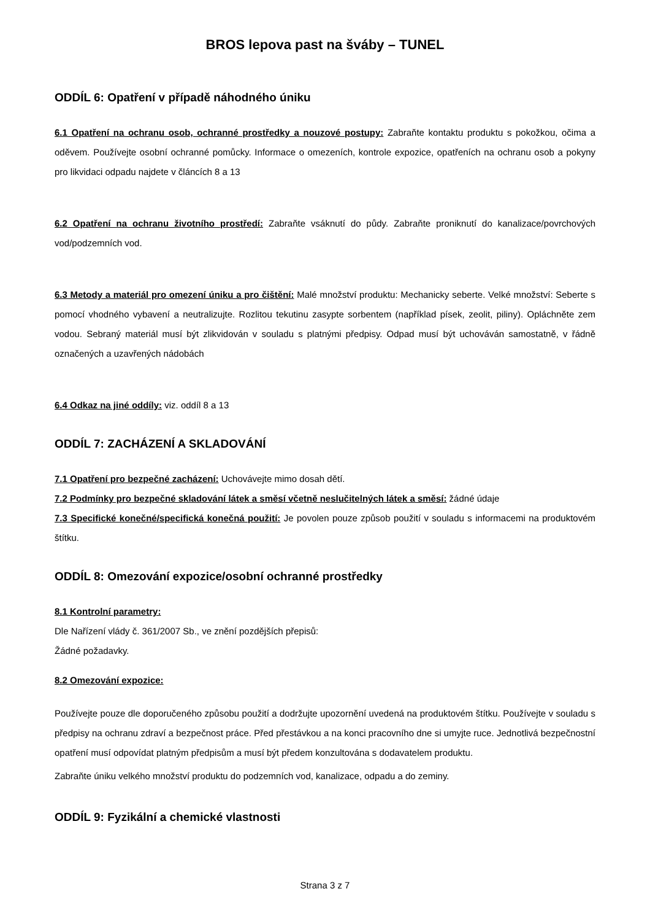BROS lepova past na šváby – TUNEL
ODDÍL 6: Opatření v případě náhodného úniku
6.1 Opatření na ochranu osob, ochranné prostředky a nouzové postupy: Zabraňte kontaktu produktu s pokožkou, očima a oděvem. Používejte osobní ochranné pomůcky. Informace o omezeních, kontrole expozice, opatřeních na ochranu osob a pokyny pro likvidaci odpadu najdete v článcích 8 a 13
6.2 Opatření na ochranu životního prostředí: Zabraňte vsáknutí do půdy. Zabraňte proniknutí do kanalizace/povrchových vod/podzemních vod.
6.3 Metody a materiál pro omezení úniku a pro čištění: Malé množství produktu: Mechanicky seberte. Velké množství: Seberte s pomocí vhodného vybavení a neutralizujte. Rozlitou tekutinu zasypte sorbentem (například písek, zeolit, piliny). Opláchněte zem vodou. Sebraný materiál musí být zlikvidován v souladu s platnými předpisy. Odpad musí být uchováván samostatně, v řádně označených a uzavřených nádobách
6.4 Odkaz na jiné oddíly: viz. oddíl 8 a 13
ODDÍL 7: ZACHÁZENÍ A SKLADOVÁNÍ
7.1 Opatření pro bezpečné zacházení: Uchovávejte mimo dosah dětí.
7.2 Podmínky pro bezpečné skladování látek a směsí včetně neslučitelných látek a směsí: žádné údaje
7.3 Specifické konečné/specifická konečná použití: Je povolen pouze způsob použití v souladu s informacemi na produktovém štítku.
ODDÍL 8: Omezování expozice/osobní ochranné prostředky
8.1 Kontrolní parametry:
Dle Nařízení vlády č. 361/2007 Sb., ve znění pozdějších přepisů:
Žádné požadavky.
8.2 Omezování expozice:
Používejte pouze dle doporučeného způsobu použití a dodržujte upozornění uvedená na produktovém štítku. Používejte v souladu s předpisy na ochranu zdraví a bezpečnost práce. Před přestávkou a na konci pracovního dne si umyjte ruce. Jednotlivá bezpečnostní opatření musí odpovídat platným předpisům a musí být předem konzultována s dodavatelem produktu.
Zabraňte úniku velkého množství produktu do podzemních vod, kanalizace, odpadu a do zeminy.
ODDÍL 9: Fyzikální a chemické vlastnosti
Strana 3 z 7